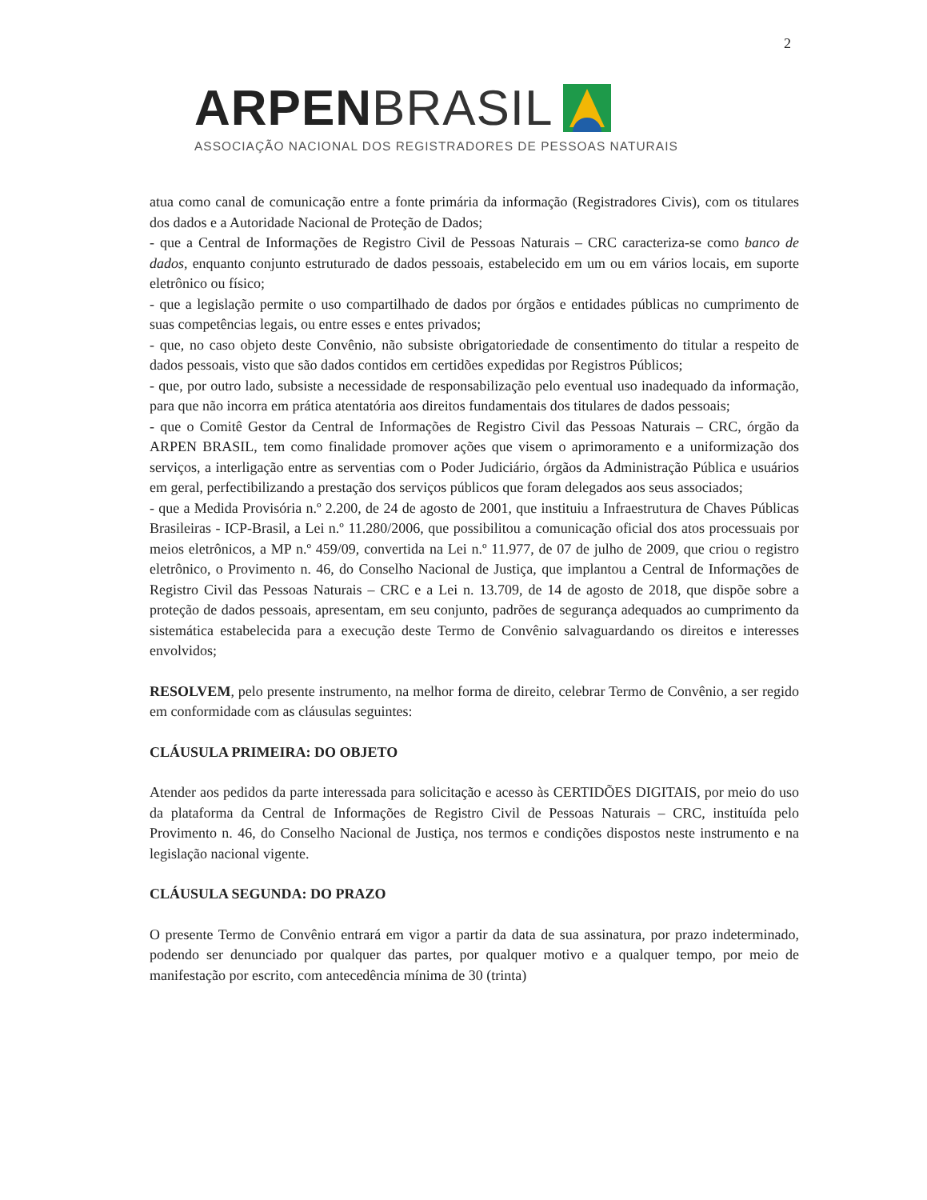2
ARPEN BRASIL
ASSOCIAÇÃO NACIONAL DOS REGISTRADORES DE PESSOAS NATURAIS
atua como canal de comunicação entre a fonte primária da informação (Registradores Civis), com os titulares dos dados e a Autoridade Nacional de Proteção de Dados;
- que a Central de Informações de Registro Civil de Pessoas Naturais – CRC caracteriza-se como banco de dados, enquanto conjunto estruturado de dados pessoais, estabelecido em um ou em vários locais, em suporte eletrônico ou físico;
- que a legislação permite o uso compartilhado de dados por órgãos e entidades públicas no cumprimento de suas competências legais, ou entre esses e entes privados;
- que, no caso objeto deste Convênio, não subsiste obrigatoriedade de consentimento do titular a respeito de dados pessoais, visto que são dados contidos em certidões expedidas por Registros Públicos;
- que, por outro lado, subsiste a necessidade de responsabilização pelo eventual uso inadequado da informação, para que não incorra em prática atentatória aos direitos fundamentais dos titulares de dados pessoais;
- que o Comitê Gestor da Central de Informações de Registro Civil das Pessoas Naturais – CRC, órgão da ARPEN BRASIL, tem como finalidade promover ações que visem o aprimoramento e a uniformização dos serviços, a interligação entre as serventias com o Poder Judiciário, órgãos da Administração Pública e usuários em geral, perfectibilizando a prestação dos serviços públicos que foram delegados aos seus associados;
- que a Medida Provisória n.º 2.200, de 24 de agosto de 2001, que instituiu a Infraestrutura de Chaves Públicas Brasileiras - ICP-Brasil, a Lei n.º 11.280/2006, que possibilitou a comunicação oficial dos atos processuais por meios eletrônicos, a MP n.º 459/09, convertida na Lei n.º 11.977, de 07 de julho de 2009, que criou o registro eletrônico, o Provimento n. 46, do Conselho Nacional de Justiça, que implantou a Central de Informações de Registro Civil das Pessoas Naturais – CRC e a Lei n. 13.709, de 14 de agosto de 2018, que dispõe sobre a proteção de dados pessoais, apresentam, em seu conjunto, padrões de segurança adequados ao cumprimento da sistemática estabelecida para a execução deste Termo de Convênio salvaguardando os direitos e interesses envolvidos;
RESOLVEM, pelo presente instrumento, na melhor forma de direito, celebrar Termo de Convênio, a ser regido em conformidade com as cláusulas seguintes:
CLÁUSULA PRIMEIRA: DO OBJETO
Atender aos pedidos da parte interessada para solicitação e acesso às CERTIDÕES DIGITAIS, por meio do uso da plataforma da Central de Informações de Registro Civil de Pessoas Naturais – CRC, instituída pelo Provimento n. 46, do Conselho Nacional de Justiça, nos termos e condições dispostos neste instrumento e na legislação nacional vigente.
CLÁUSULA SEGUNDA: DO PRAZO
O presente Termo de Convênio entrará em vigor a partir da data de sua assinatura, por prazo indeterminado, podendo ser denunciado por qualquer das partes, por qualquer motivo e a qualquer tempo, por meio de manifestação por escrito, com antecedência mínima de 30 (trinta)